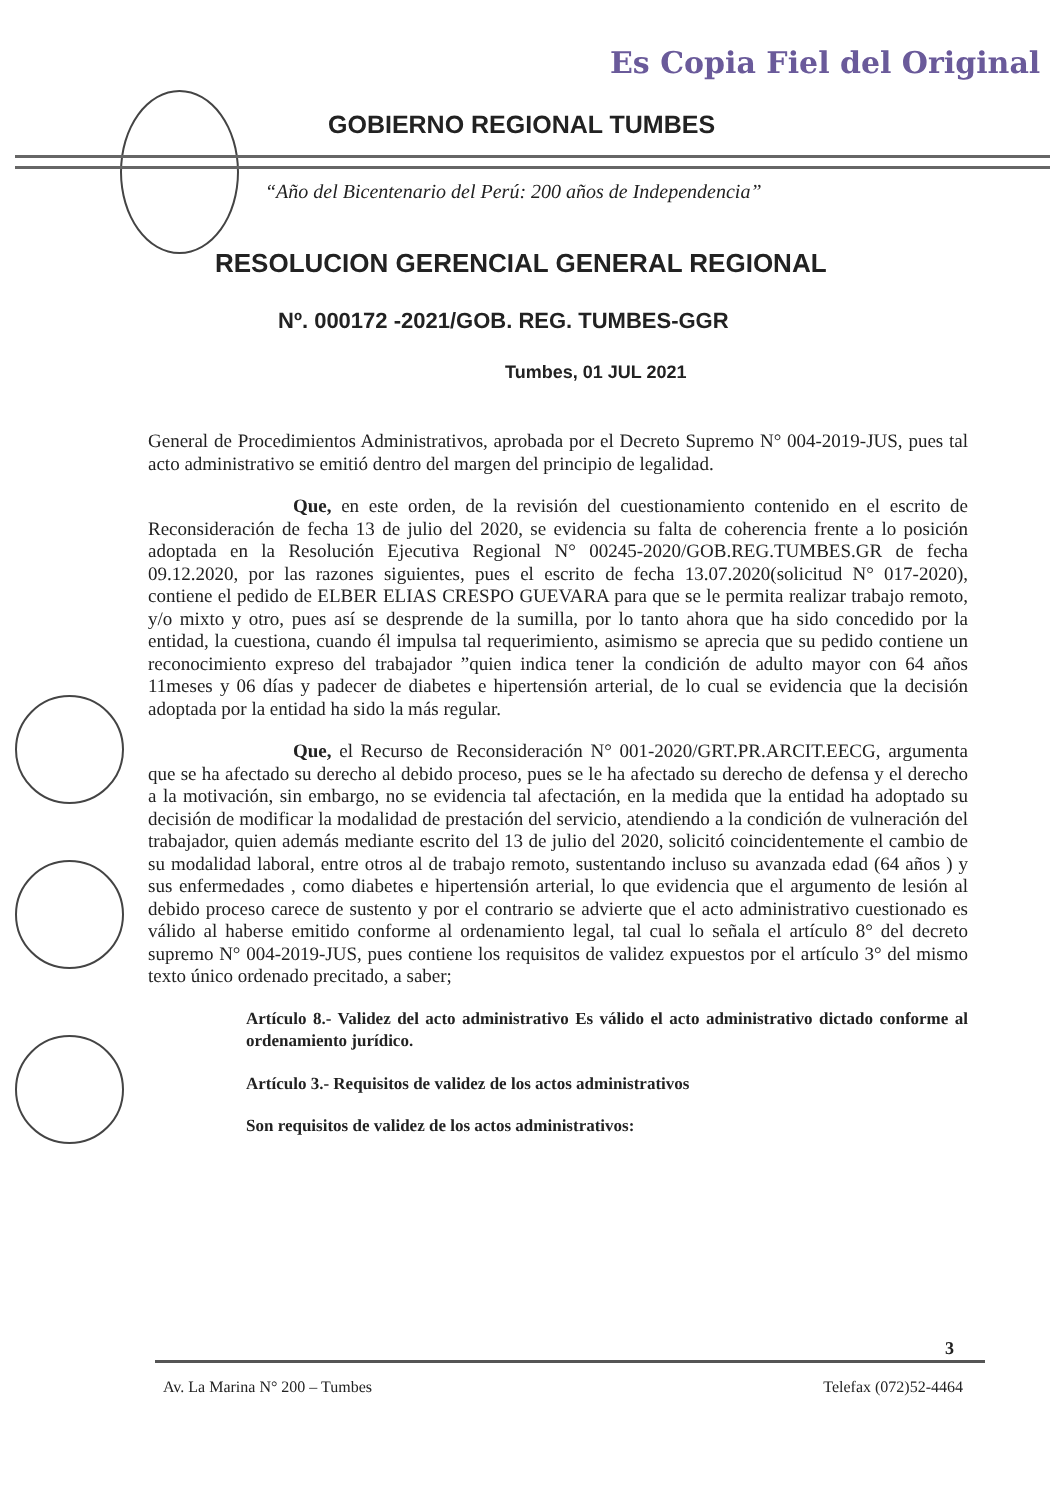Es Copia Fiel del Original
GOBIERNO REGIONAL TUMBES
“Año del Bicentenario del Perú: 200 años de Independencia”
RESOLUCION GERENCIAL GENERAL REGIONAL
Nº. 000172 -2021/GOB. REG. TUMBES-GGR
Tumbes, 01 JUL 2021
General de Procedimientos Administrativos, aprobada por el Decreto Supremo N° 004-2019-JUS, pues tal acto administrativo se emitió dentro del margen del principio de legalidad.
Que, en este orden, de la revisión del cuestionamiento contenido en el escrito de Reconsideración de fecha 13 de julio del 2020, se evidencia su falta de coherencia frente a lo posición adoptada en la Resolución Ejecutiva Regional N° 00245-2020/GOB.REG.TUMBES.GR de fecha 09.12.2020, por las razones siguientes, pues el escrito de fecha 13.07.2020(solicitud N° 017-2020), contiene el pedido de ELBER ELIAS CRESPO GUEVARA para que se le permita realizar trabajo remoto, y/o mixto y otro, pues así se desprende de la sumilla, por lo tanto ahora que ha sido concedido por la entidad, la cuestiona, cuando él impulsa tal requerimiento, asimismo se aprecia que su pedido contiene un reconocimiento expreso del trabajador ”quien indica tener la condición de adulto mayor con 64 años 11meses y 06 días y padecer de diabetes e hipertensión arterial, de lo cual se evidencia que la decisión adoptada por la entidad ha sido la más regular.
Que, el Recurso de Reconsideración N° 001-2020/GRT.PR.ARCIT.EECG, argumenta que se ha afectado su derecho al debido proceso, pues se le ha afectado su derecho de defensa y el derecho a la motivación, sin embargo, no se evidencia tal afectación, en la medida que la entidad ha adoptado su decisión de modificar la modalidad de prestación del servicio, atendiendo a la condición de vulneración del trabajador, quien además mediante escrito del 13 de julio del 2020, solicitó coincidentemente el cambio de su modalidad laboral, entre otros al de trabajo remoto, sustentando incluso su avanzada edad (64 años ) y sus enfermedades , como diabetes e hipertensión arterial, lo que evidencia que el argumento de lesión al debido proceso carece de sustento y por el contrario se advierte que el acto administrativo cuestionado es válido al haberse emitido conforme al ordenamiento legal, tal cual lo señala el artículo 8° del decreto supremo N° 004-2019-JUS, pues contiene los requisitos de validez expuestos por el artículo 3° del mismo texto único ordenado precitado, a saber;
Artículo 8.- Validez del acto administrativo Es válido el acto administrativo dictado conforme al ordenamiento jurídico.
Artículo 3.- Requisitos de validez de los actos administrativos
Son requisitos de validez de los actos administrativos:
3
Av. La Marina N° 200 – Tumbes Telefax (072)52-4464